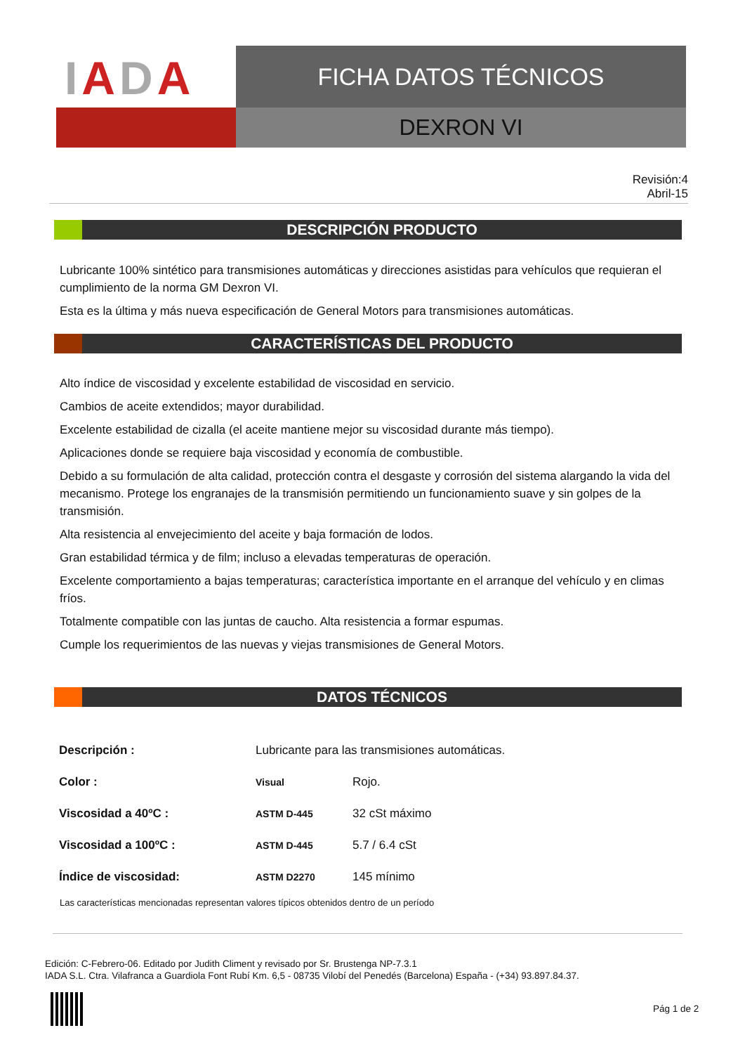IADA
FICHA DATOS TÉCNICOS
DEXRON VI
Revisión:4
Abril-15
DESCRIPCIÓN PRODUCTO
Lubricante 100% sintético para transmisiones automáticas y direcciones asistidas para vehículos que requieran el cumplimiento de la norma GM Dexron VI.
Esta es la última y más nueva especificación de General Motors para transmisiones automáticas.
CARACTERÍSTICAS DEL PRODUCTO
Alto índice de viscosidad y excelente estabilidad de viscosidad en servicio.
Cambios de aceite extendidos; mayor durabilidad.
Excelente estabilidad de cizalla (el aceite mantiene mejor su viscosidad durante más tiempo).
Aplicaciones donde se requiere baja viscosidad y economía de combustible.
Debido a su formulación de alta calidad, protección contra el desgaste y corrosión del sistema alargando la vida del mecanismo. Protege los engranajes de la transmisión permitiendo un funcionamiento suave y sin golpes de la transmisión.
Alta resistencia al envejecimiento del aceite y baja formación de lodos.
Gran estabilidad térmica y de film; incluso a elevadas temperaturas de operación.
Excelente comportamiento a bajas temperaturas; característica importante en el arranque del vehículo y en climas fríos.
Totalmente compatible con las juntas de caucho. Alta resistencia a formar espumas.
Cumple los requerimientos de las nuevas y viejas transmisiones de General Motors.
DATOS TÉCNICOS
| Descripción : | Lubricante para las transmisiones automáticas. | |
| Color : | Visual | Rojo. |
| Viscosidad a 40ºC : | ASTM D-445 | 32 cSt máximo |
| Viscosidad a 100ºC : | ASTM D-445 | 5.7 / 6.4 cSt |
| Índice de viscosidad: | ASTM D2270 | 145 mínimo |
Las características mencionadas representan valores típicos obtenidos dentro de un período
Edición: C-Febrero-06. Editado por Judith Climent y revisado por Sr. Brustenga NP-7.3.1
IADA S.L. Ctra. Vilafranca a Guardiola Font Rubí Km. 6,5 - 08735 Vilobí del Penedés (Barcelona) España - (+34) 93.897.84.37.
Pág 1 de 2